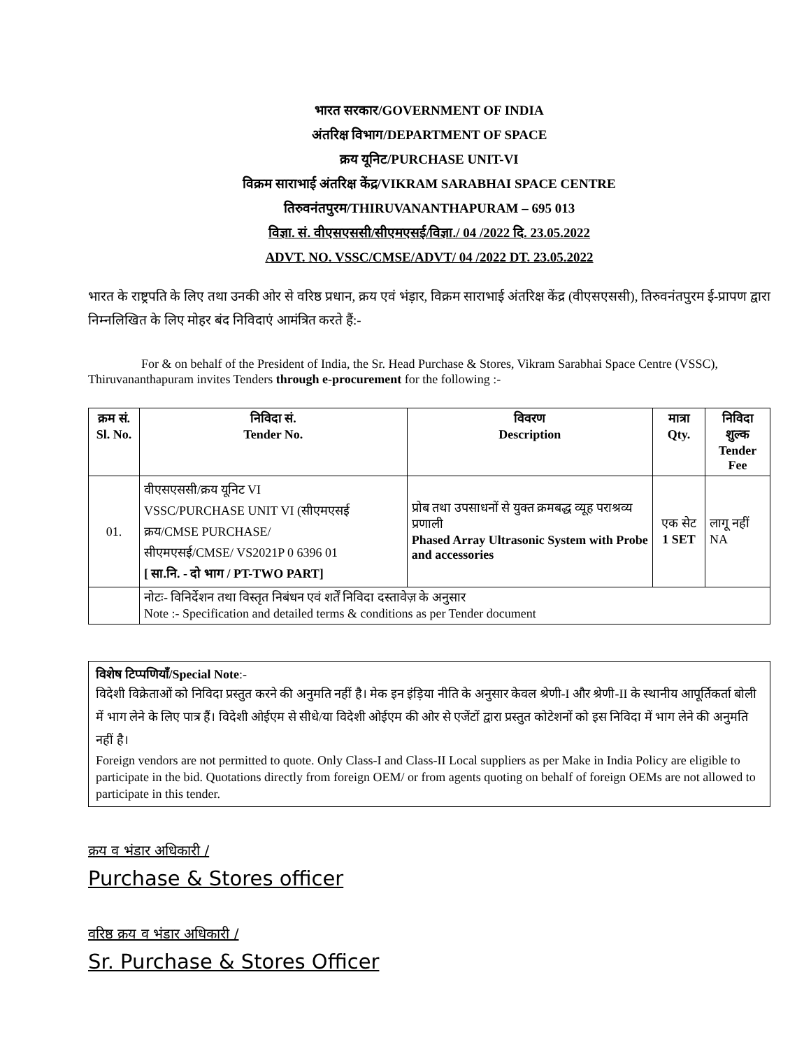भारत सरकार/GOVERNMENT OF INDIA
अंतरिक्ष विभाग/DEPARTMENT OF SPACE
क्रय यूनिट/PURCHASE UNIT-VI
विक्रम साराभाई अंतरिक्ष केंद्र/VIKRAM SARABHAI SPACE CENTRE
तिरुवनंतपुरम/THIRUVANANTHAPURAM – 695 013
विज्ञा. सं. वीएसएससी/सीएमएसई/विज्ञा./ 04 /2022 दि. 23.05.2022
ADVT. NO. VSSC/CMSE/ADVT/ 04 /2022 DT. 23.05.2022
भारत के राष्ट्रपति के लिए तथा उनकी ओर से वरिष्ठ प्रधान, क्रय एवं भंड़ार, विक्रम साराभाई अंतरिक्ष केंद्र (वीएसएससी), तिरुवनंतपुरम ई-प्रापण द्वारा निम्नलिखित के लिए मोहर बंद निविदाएं आमंत्रित करते हैं:-
For & on behalf of the President of India, the Sr. Head Purchase & Stores, Vikram Sarabhai Space Centre (VSSC), Thiruvananthapuram invites Tenders through e-procurement for the following :-
| क्रम सं. Sl. No. | निविदा सं. Tender No. | विवरण Description | मात्रा Qty. | निविदा शुल्क Tender Fee |
| --- | --- | --- | --- | --- |
| 01. | वीएसएससी/क्रय यूनिट VI VSSC/PURCHASE UNIT VI (सीएमएसई क्रय/CMSE PURCHASE/ सीएमएसई/CMSE/ VS2021P 0 6396 01 [ सा.नि. - दो भाग / PT-TWO PART] | प्रोब तथा उपसाधनों से युक्त क्रमबद्ध व्यूह पराश्रव्य प्रणाली Phased Array Ultrasonic System with Probe and accessories | एक सेट 1 SET | लागू नहीं NA |
| | नोटः- विनिर्देशन तथा विस्तृत निबंधन एवं शर्तें निविदा दस्तावेज़ के अनुसार Note :- Specification and detailed terms & conditions as per Tender document | | | |
विशेष टिप्पणियाँ/Special Note:-
विदेशी विक्रेताओं को निविदा प्रस्तुत करने की अनुमति नहीं है। मेक इन इंड़िया नीति के अनुसार केवल श्रेणी-I और श्रेणी-II के स्थानीय आपूर्तिकर्ता बोली में भाग लेने के लिए पात्र हैं। विदेशी ओईएम से सीधे/या विदेशी ओईएम की ओर से एजेंटों द्वारा प्रस्तुत कोटेशनों को इस निविदा में भाग लेने की अनुमति नहीं है।
Foreign vendors are not permitted to quote. Only Class-I and Class-II Local suppliers as per Make in India Policy are eligible to participate in the bid. Quotations directly from foreign OEM/ or from agents quoting on behalf of foreign OEMs are not allowed to participate in this tender.
क्रय व भंडार अधिकारी /
Purchase & Stores officer
वरिष्ठ क्रय व भंडार अधिकारी /
Sr. Purchase & Stores Officer